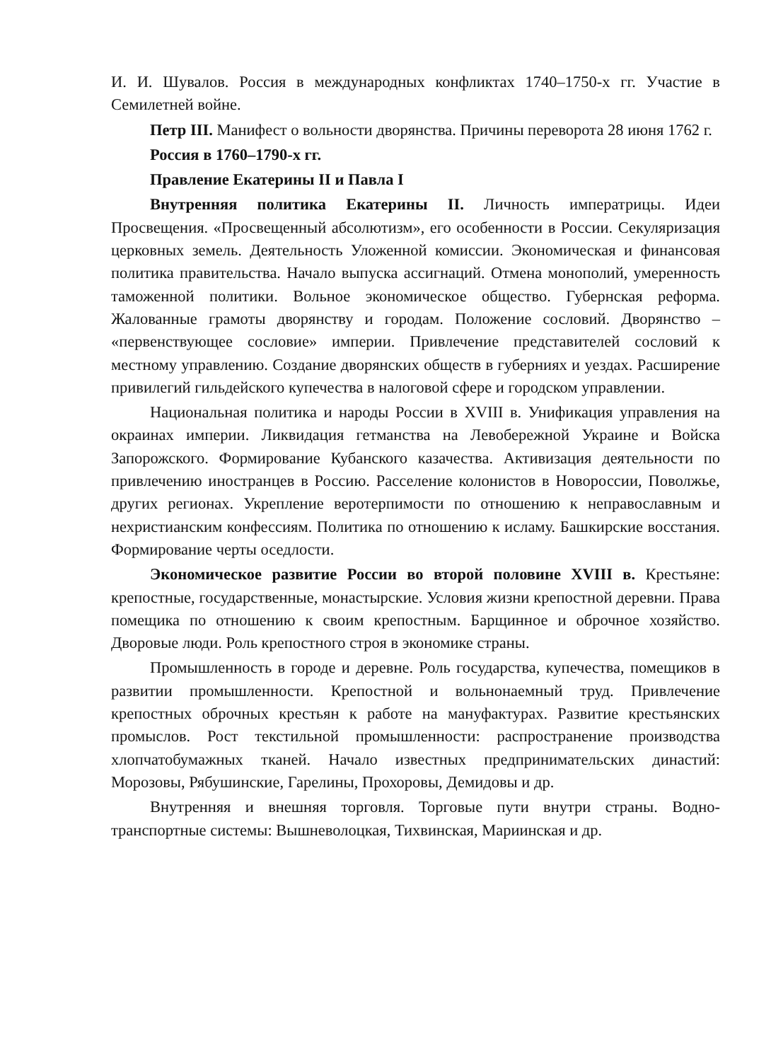И. И. Шувалов. Россия в международных конфликтах 1740–1750-х гг. Участие в Семилетней войне.
Петр III. Манифест о вольности дворянства. Причины переворота 28 июня 1762 г.
Россия в 1760–1790-х гг.
Правление Екатерины II и Павла I
Внутренняя политика Екатерины II. Личность императрицы. Идеи Просвещения. «Просвещенный абсолютизм», его особенности в России. Секуляризация церковных земель. Деятельность Уложенной комиссии. Экономическая и финансовая политика правительства. Начало выпуска ассигнаций. Отмена монополий, умеренность таможенной политики. Вольное экономическое общество. Губернская реформа. Жалованные грамоты дворянству и городам. Положение сословий. Дворянство – «первенствующее сословие» империи. Привлечение представителей сословий к местному управлению. Создание дворянских обществ в губерниях и уездах. Расширение привилегий гильдейского купечества в налоговой сфере и городском управлении.
Национальная политика и народы России в XVIII в. Унификация управления на окраинах империи. Ликвидация гетманства на Левобережной Украине и Войска Запорожского. Формирование Кубанского казачества. Активизация деятельности по привлечению иностранцев в Россию. Расселение колонистов в Новороссии, Поволжье, других регионах. Укрепление веротерпимости по отношению к неправославным и нехристианским конфессиям. Политика по отношению к исламу. Башкирские восстания. Формирование черты оседлости.
Экономическое развитие России во второй половине XVIII в. Крестьяне: крепостные, государственные, монастырские. Условия жизни крепостной деревни. Права помещика по отношению к своим крепостным. Барщинное и оброчное хозяйство. Дворовые люди. Роль крепостного строя в экономике страны.
Промышленность в городе и деревне. Роль государства, купечества, помещиков в развитии промышленности. Крепостной и вольнонаемный труд. Привлечение крепостных оброчных крестьян к работе на мануфактурах. Развитие крестьянских промыслов. Рост текстильной промышленности: распространение производства хлопчатобумажных тканей. Начало известных предпринимательских династий: Морозовы, Рябушинские, Гарелины, Прохоровы, Демидовы и др.
Внутренняя и внешняя торговля. Торговые пути внутри страны. Водно-транспортные системы: Вышневолоцкая, Тихвинская, Мариинская и др.